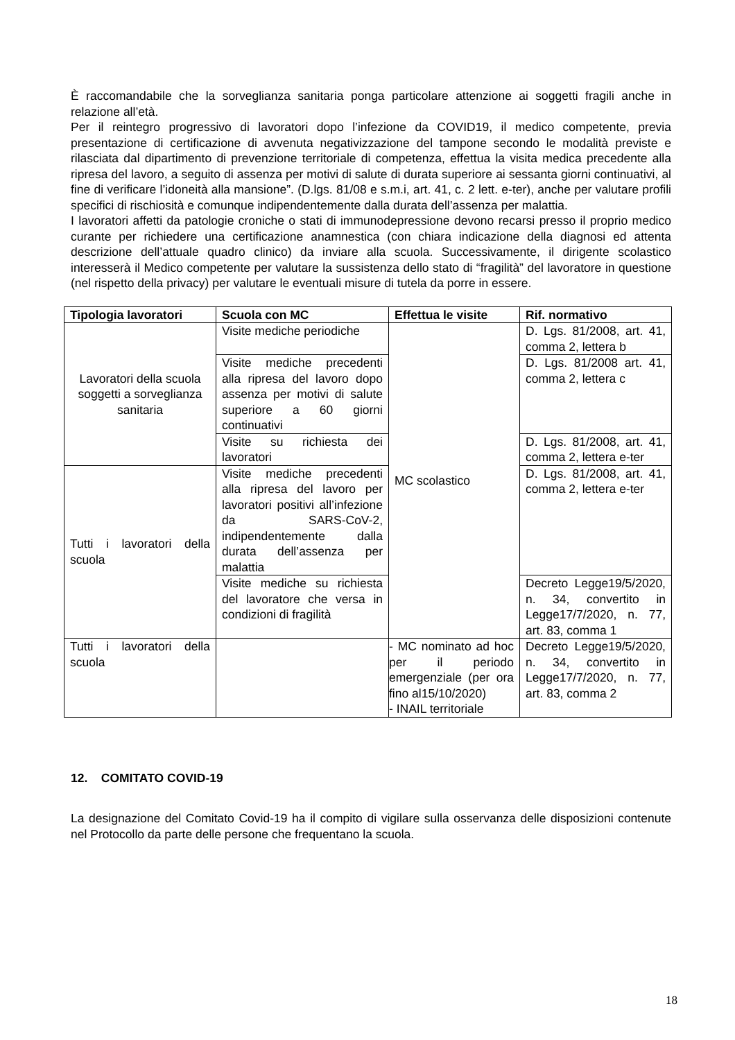È raccomandabile che la sorveglianza sanitaria ponga particolare attenzione ai soggetti fragili anche in relazione all’età.
Per il reintegro progressivo di lavoratori dopo l’infezione da COVID19, il medico competente, previa presentazione di certificazione di avvenuta negativizzazione del tampone secondo le modalità previste e rilasciata dal dipartimento di prevenzione territoriale di competenza, effettua la visita medica precedente alla ripresa del lavoro, a seguito di assenza per motivi di salute di durata superiore ai sessanta giorni continuativi, al fine di verificare l’idoneità alla mansione”. (D.lgs. 81/08 e s.m.i, art. 41, c. 2 lett. e-ter), anche per valutare profili specifici di rischiosità e comunque indipendentemente dalla durata dell’assenza per malattia.
I lavoratori affetti da patologie croniche o stati di immunodepressione devono recarsi presso il proprio medico curante per richiedere una certificazione anamnestica (con chiara indicazione della diagnosi ed attenta descrizione dell’attuale quadro clinico) da inviare alla scuola. Successivamente, il dirigente scolastico interesserà il Medico competente per valutare la sussistenza dello stato di “fragilità” del lavoratore in questione (nel rispetto della privacy) per valutare le eventuali misure di tutela da porre in essere.
| Tipologia lavoratori | Scuola con MC | Effettua le visite | Rif. normativo |
| --- | --- | --- | --- |
| Lavoratori della scuola soggetti a sorveglianza sanitaria | Visite mediche periodiche | MC scolastico | D. Lgs. 81/2008, art. 41, comma 2, lettera b |
| | Visite mediche precedenti alla ripresa del lavoro dopo assenza per motivi di salute superiore a 60 giorni continuativi | | D. Lgs. 81/2008 art. 41, comma 2, lettera c |
| | Visite su richiesta dei lavoratori | | D. Lgs. 81/2008, art. 41, comma 2, lettera e-ter |
| Tutti i lavoratori della scuola | Visite mediche precedenti alla ripresa del lavoro per lavoratori positivi all’infezione da SARS-CoV-2, indipendentemente dalla durata dell’assenza per malattia | | D. Lgs. 81/2008, art. 41, comma 2, lettera e-ter |
| | Visite mediche su richiesta del lavoratore che versa in condizioni di fragilità | | Decreto Legge19/5/2020, n. 34, convertito in Legge17/7/2020, n. 77, art. 83, comma 1 |
| Tutti i lavoratori della scuola | | - MC nominato ad hoc per il periodo emergenziale (per ora fino al15/10/2020) - INAIL territoriale | Decreto Legge19/5/2020, n. 34, convertito in Legge17/7/2020, n. 77, art. 83, comma 2 |
12. COMITATO COVID-19
La designazione del Comitato Covid-19 ha il compito di vigilare sulla osservanza delle disposizioni contenute nel Protocollo da parte delle persone che frequentano la scuola.
18